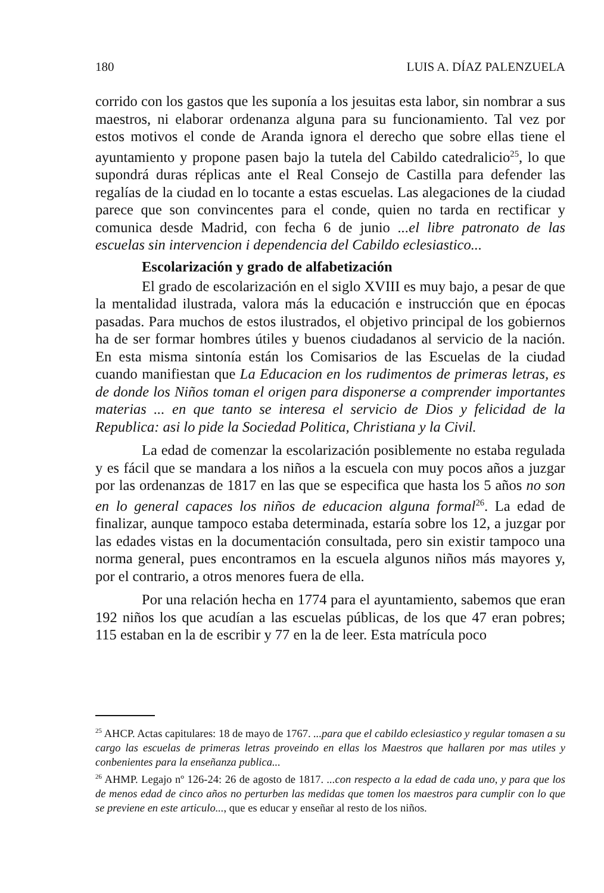180 LUIS A. DÍAZ PALENZUELA
corrido con los gastos que les suponía a los jesuitas esta labor, sin nombrar a sus maestros, ni elaborar ordenanza alguna para su funcionamiento. Tal vez por estos motivos el conde de Aranda ignora el derecho que sobre ellas tiene el ayuntamiento y propone pasen bajo la tutela del Cabildo catedralicio<sup>25</sup>, lo que supondrá duras réplicas ante el Real Consejo de Castilla para defender las regalías de la ciudad en lo tocante a estas escuelas. Las alegaciones de la ciudad parece que son convincentes para el conde, quien no tarda en rectificar y comunica desde Madrid, con fecha 6 de junio ...el libre patronato de las escuelas sin intervencion i dependencia del Cabildo eclesiastico...
Escolarización y grado de alfabetización
El grado de escolarización en el siglo XVIII es muy bajo, a pesar de que la mentalidad ilustrada, valora más la educación e instrucción que en épocas pasadas. Para muchos de estos ilustrados, el objetivo principal de los gobiernos ha de ser formar hombres útiles y buenos ciudadanos al servicio de la nación. En esta misma sintonía están los Comisarios de las Escuelas de la ciudad cuando manifiestan que La Educacion en los rudimentos de primeras letras, es de donde los Niños toman el origen para disponerse a comprender importantes materias ... en que tanto se interesa el servicio de Dios y felicidad de la Republica: asi lo pide la Sociedad Politica, Christiana y la Civil.
La edad de comenzar la escolarización posiblemente no estaba regulada y es fácil que se mandara a los niños a la escuela con muy pocos años a juzgar por las ordenanzas de 1817 en las que se especifica que hasta los 5 años no son en lo general capaces los niños de educacion alguna formal<sup>26</sup>. La edad de finalizar, aunque tampoco estaba determinada, estaría sobre los 12, a juzgar por las edades vistas en la documentación consultada, pero sin existir tampoco una norma general, pues encontramos en la escuela algunos niños más mayores y, por el contrario, a otros menores fuera de ella.
Por una relación hecha en 1774 para el ayuntamiento, sabemos que eran 192 niños los que acudían a las escuelas públicas, de los que 47 eran pobres; 115 estaban en la de escribir y 77 en la de leer. Esta matrícula poco
<sup>25</sup> AHCP. Actas capitulares: 18 de mayo de 1767. ...para que el cabildo eclesiastico y regular tomasen a su cargo las escuelas de primeras letras proveindo en ellas los Maestros que hallaren por mas utiles y conbenientes para la enseñanza publica...
<sup>26</sup> AHMP. Legajo nº 126-24: 26 de agosto de 1817. ...con respecto a la edad de cada uno, y para que los de menos edad de cinco años no perturben las medidas que tomen los maestros para cumplir con lo que se previene en este articulo..., que es educar y enseñar al resto de los niños.